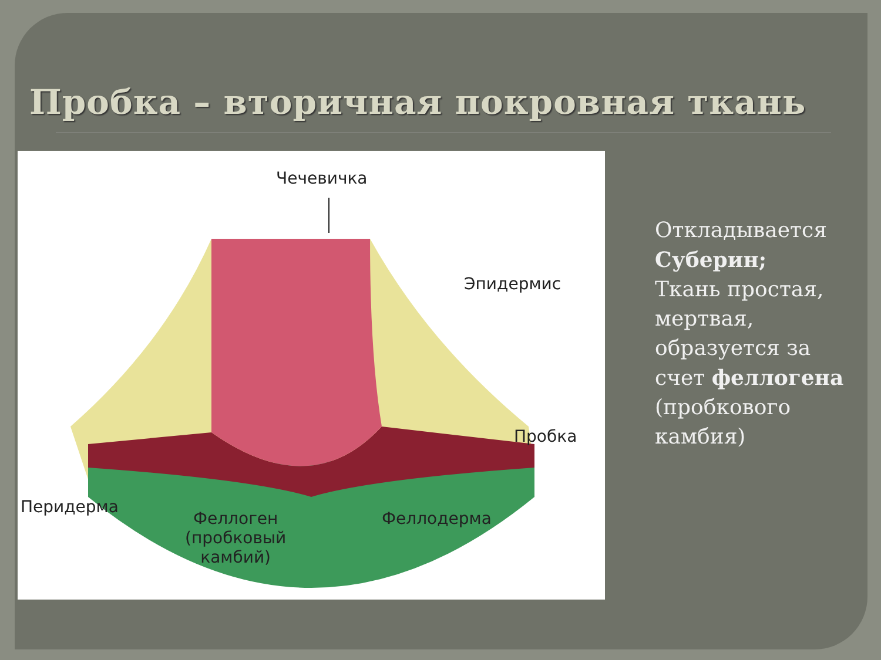Пробка – вторичная покровная ткань
Чечевичка
Эпидермис
Пробка
Перидерма
Феллоген
(пробковый
камбий)
Феллодерма
Откладывается
Суберин;
Ткань простая,
мертвая,
образуется за
счет феллогена
(пробкового
камбия)